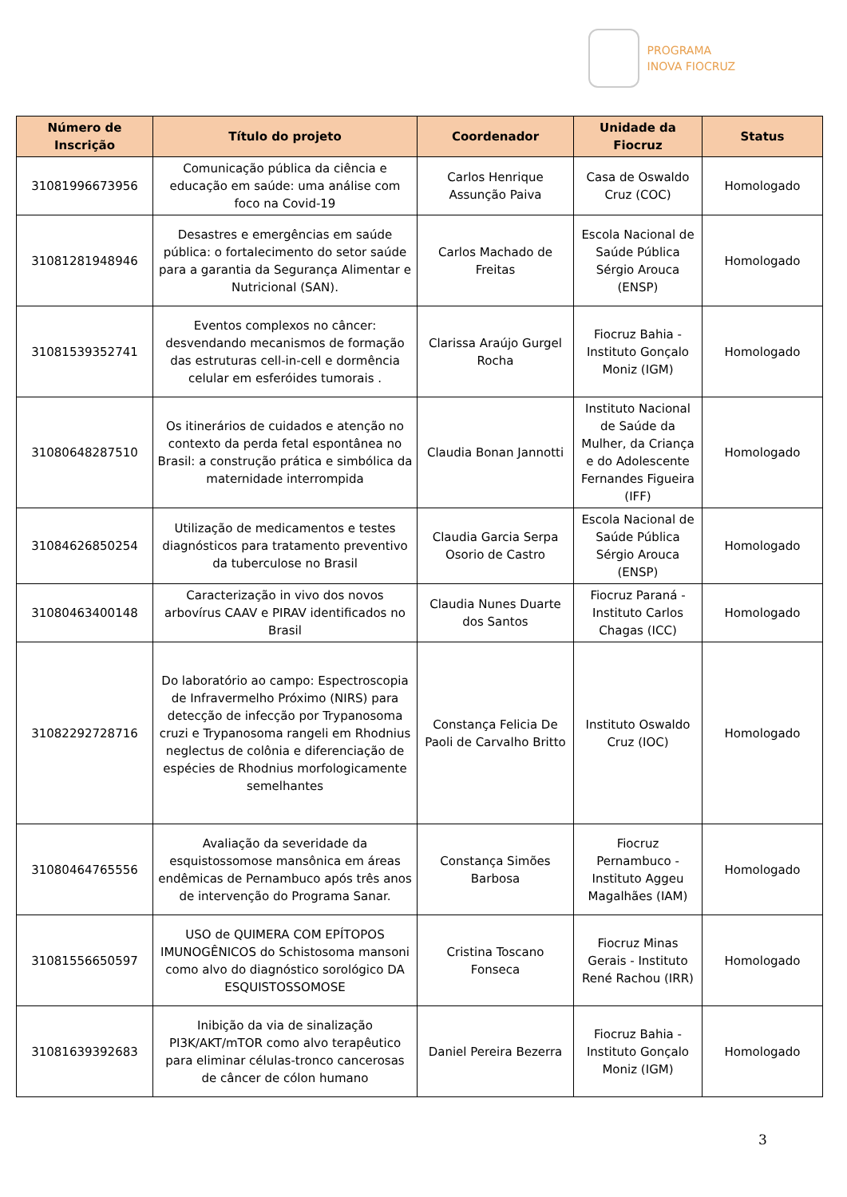PROGRAMA
INOVA FIOCRUZ
| Número de Inscrição | Título do projeto | Coordenador | Unidade da Fiocruz | Status |
| --- | --- | --- | --- | --- |
| 31081996673956 | Comunicação pública da ciência e educação em saúde: uma análise com foco na Covid-19 | Carlos Henrique Assunção Paiva | Casa de Oswaldo Cruz (COC) | Homologado |
| 31081281948946 | Desastres e emergências em saúde pública: o fortalecimento do setor saúde para a garantia da Segurança Alimentar e Nutricional (SAN). | Carlos Machado de Freitas | Escola Nacional de Saúde Pública Sérgio Arouca (ENSP) | Homologado |
| 31081539352741 | Eventos complexos no câncer: desvendando mecanismos de formação das estruturas cell-in-cell e dormência celular em esferóides tumorais . | Clarissa Araújo Gurgel Rocha | Fiocruz Bahia - Instituto Gonçalo Moniz (IGM) | Homologado |
| 31080648287510 | Os itinerários de cuidados e atenção no contexto da perda fetal espontânea no Brasil: a construção prática e simbólica da maternidade interrompida | Claudia Bonan Jannotti | Instituto Nacional de Saúde da Mulher, da Criança e do Adolescente Fernandes Figueira (IFF) | Homologado |
| 31084626850254 | Utilização de medicamentos e testes diagnósticos para tratamento preventivo da tuberculose no Brasil | Claudia Garcia Serpa Osorio de Castro | Escola Nacional de Saúde Pública Sérgio Arouca (ENSP) | Homologado |
| 31080463400148 | Caracterização in vivo dos novos arbovírus CAAV e PIRAV identificados no Brasil | Claudia Nunes Duarte dos Santos | Fiocruz Paraná - Instituto Carlos Chagas (ICC) | Homologado |
| 31082292728716 | Do laboratório ao campo: Espectroscopia de Infravermelho Próximo (NIRS) para detecção de infecção por Trypanosoma cruzi e Trypanosoma rangeli em Rhodnius neglectus de colônia e diferenciação de espécies de Rhodnius morfologicamente semelhantes | Constança Felicia De Paoli de Carvalho Britto | Instituto Oswaldo Cruz (IOC) | Homologado |
| 31080464765556 | Avaliação da severidade da esquistossomose mansônica em áreas endêmicas de Pernambuco após três anos de intervenção do Programa Sanar. | Constança Simões Barbosa | Fiocruz Pernambuco - Instituto Aggeu Magalhães (IAM) | Homologado |
| 31081556650597 | USO de QUIMERA COM EPÍTOPOS IMUNOGÊNICOS do Schistosoma mansoni como alvo do diagnóstico sorológico DA ESQUISTOSSOMOSE | Cristina Toscano Fonseca | Fiocruz Minas Gerais - Instituto René Rachou (IRR) | Homologado |
| 31081639392683 | Inibição da via de sinalização PI3K/AKT/mTOR como alvo terapêutico para eliminar células-tronco cancerosas de câncer de cólon humano | Daniel Pereira Bezerra | Fiocruz Bahia - Instituto Gonçalo Moniz (IGM) | Homologado |
3